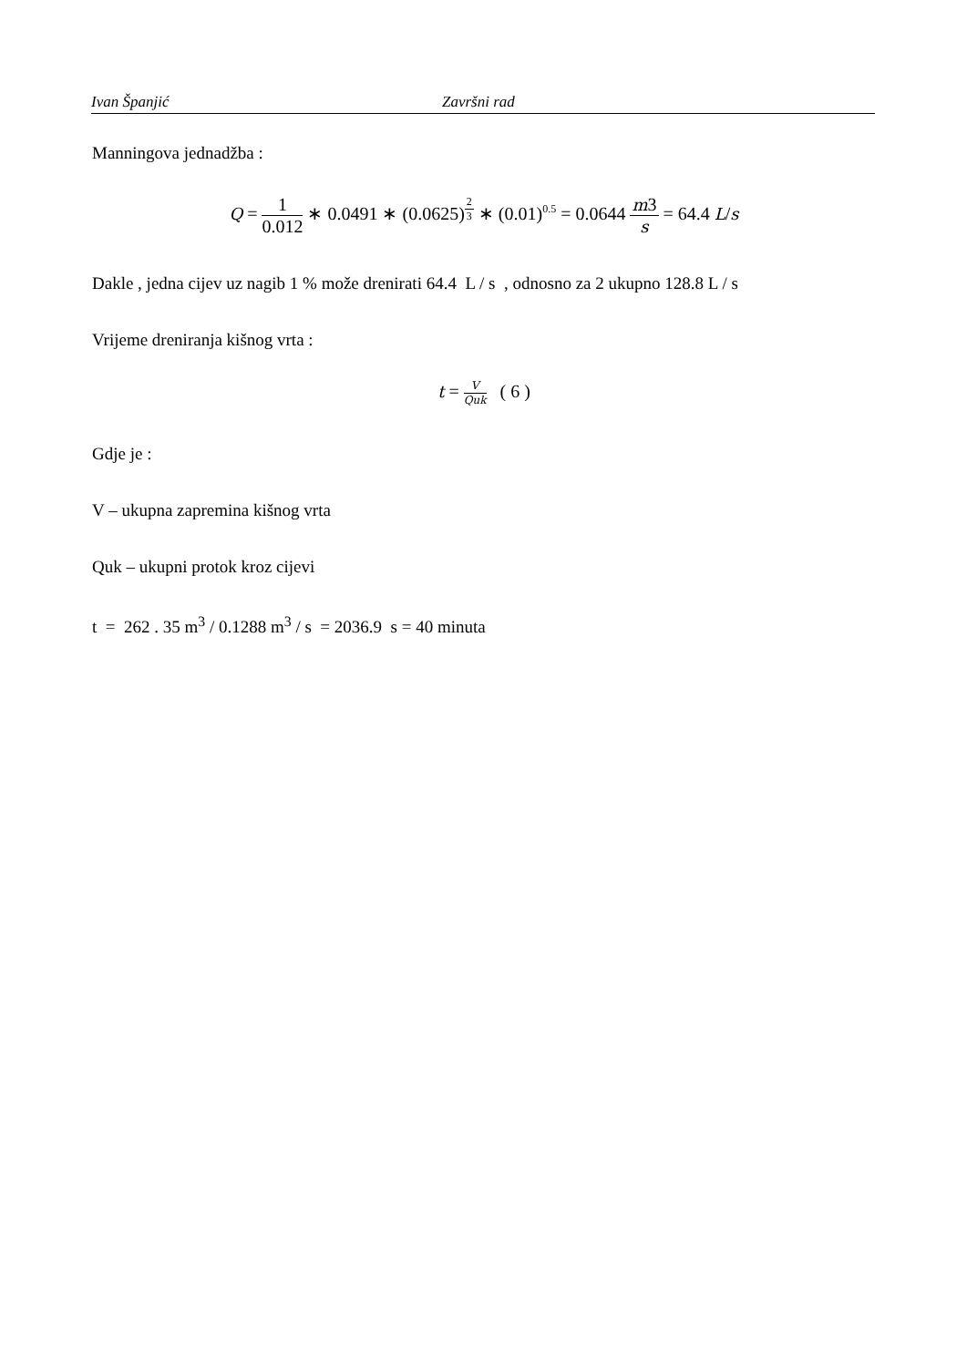Ivan Španjić Završni rad
Manningova jednadžba :
Q = 1 0.012 ∗ 0.0491 ∗ (0.0625)<sup>2 3</sup> ∗ (0.01)<sup>0.5</sup> = 0.0644 m3 s = 64.4 L/s
Dakle , jedna cijev uz nagib 1 % može drenirati 64.4 L / s , odnosno za 2 ukupno 128.8 L / s
Vrijeme dreniranja kišnog vrta :
t = V Quk ( 6 )
Gdje je :
V – ukupna zapremina kišnog vrta
Quk – ukupni protok kroz cijevi
t = 262 . 35 m<sup>3</sup> / 0.1288 m<sup>3</sup> / s = 2036.9 s = 40 minuta